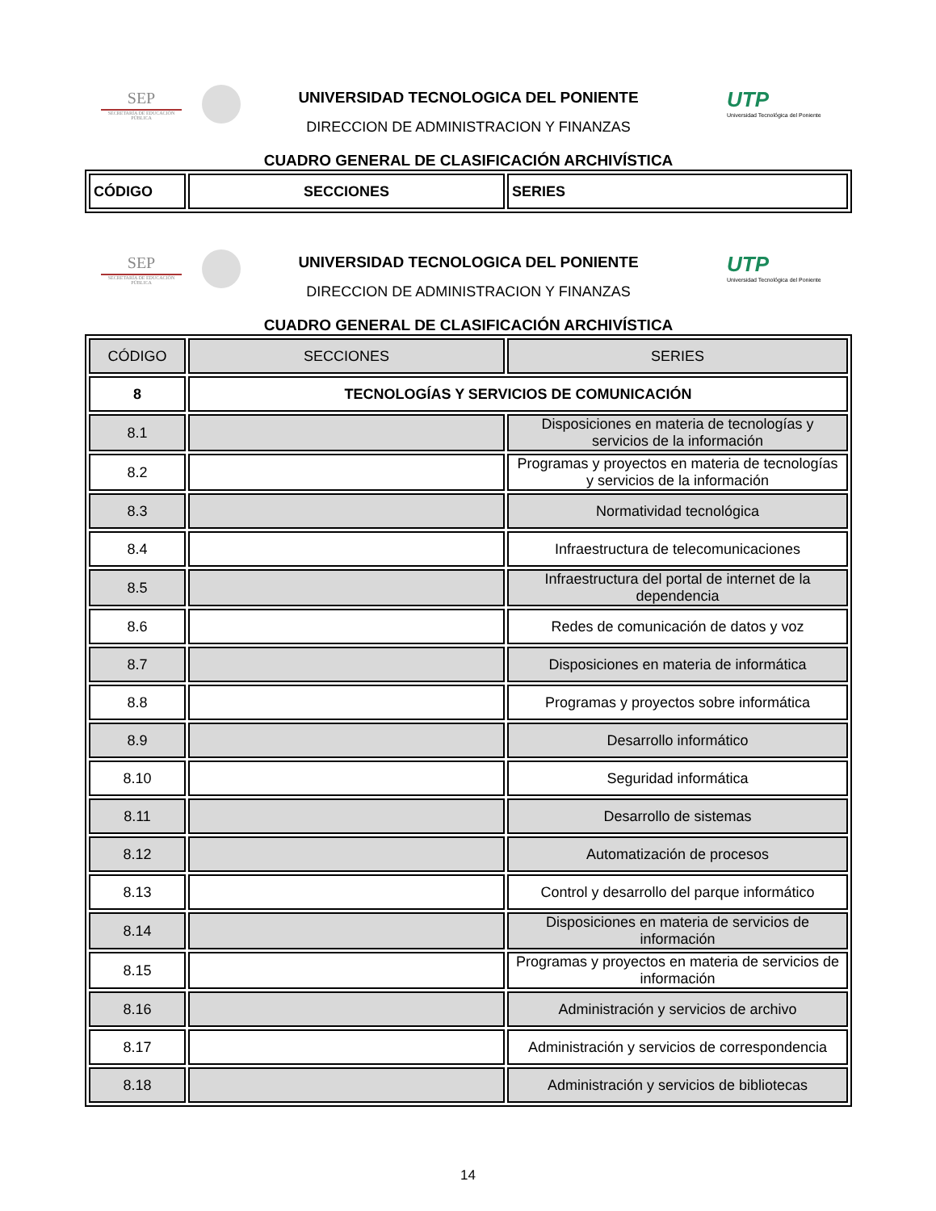SEP
SECRETARÍA DE EDUCACIÓN PÚBLICA
UNIVERSIDAD TECNOLOGICA DEL PONIENTE
DIRECCION DE ADMINISTRACION Y FINANZAS
CUADRO GENERAL DE CLASIFICACIÓN ARCHIVÍSTICA
UTP
Universidad Tecnológica del Poniente
| CÓDIGO | SECCIONES | SERIES |
SEP
SECRETARÍA DE EDUCACIÓN PÚBLICA
UNIVERSIDAD TECNOLOGICA DEL PONIENTE
DIRECCION DE ADMINISTRACION Y FINANZAS
CUADRO GENERAL DE CLASIFICACIÓN ARCHIVÍSTICA
UTP
Universidad Tecnológica del Poniente
| CÓDIGO | SECCIONES | SERIES |
| --- | --- | --- |
| 8 | TECNOLOGÍAS Y SERVICIOS DE COMUNICACIÓN | |
| 8.1 | | Disposiciones en materia de tecnologías y servicios de la información |
| 8.2 | | Programas y proyectos en materia de tecnologías y servicios de la información |
| 8.3 | | Normatividad tecnológica |
| 8.4 | | Infraestructura de telecomunicaciones |
| 8.5 | | Infraestructura del portal de internet de la dependencia |
| 8.6 | | Redes de comunicación de datos y voz |
| 8.7 | | Disposiciones en materia de informática |
| 8.8 | | Programas y proyectos sobre informática |
| 8.9 | | Desarrollo informático |
| 8.10 | | Seguridad informática |
| 8.11 | | Desarrollo de sistemas |
| 8.12 | | Automatización de procesos |
| 8.13 | | Control y desarrollo del parque informático |
| 8.14 | | Disposiciones en materia de servicios de información |
| 8.15 | | Programas y proyectos en materia de servicios de información |
| 8.16 | | Administración y servicios de archivo |
| 8.17 | | Administración y servicios de correspondencia |
| 8.18 | | Administración y servicios de bibliotecas |
14